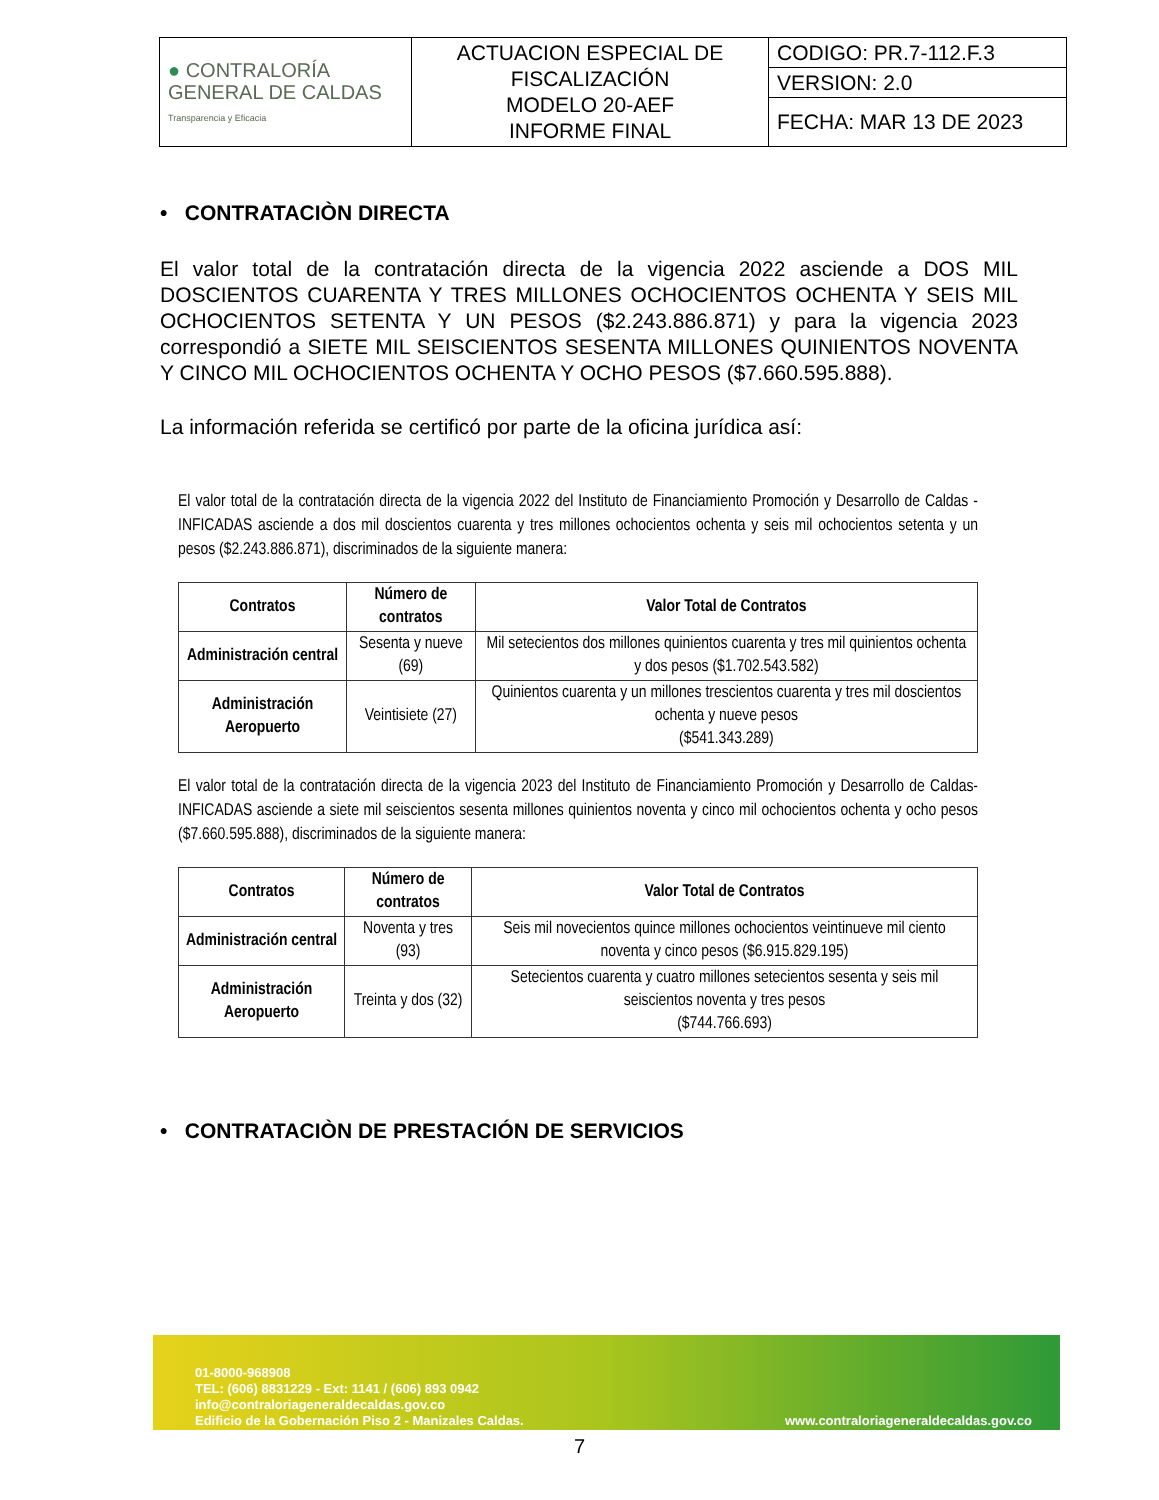| ● CONTRALORÍA GENERAL DE CALDAS Transparencia y Eficacia | ACTUACION ESPECIAL DE FISCALIZACIÓN MODELO 20-AEF INFORME FINAL | CODIGO: PR.7-112.F.3 |
| | | VERSION: 2.0 |
| | | FECHA: MAR 13 DE 2023 |
• CONTRATACIÒN DIRECTA
El valor total de la contratación directa de la vigencia 2022 asciende a DOS MIL DOSCIENTOS CUARENTA Y TRES MILLONES OCHOCIENTOS OCHENTA Y SEIS MIL OCHOCIENTOS SETENTA Y UN PESOS ($2.243.886.871) y para la vigencia 2023 correspondió a SIETE MIL SEISCIENTOS SESENTA MILLONES QUINIENTOS NOVENTA Y CINCO MIL OCHOCIENTOS OCHENTA Y OCHO PESOS ($7.660.595.888).
La información referida se certificó por parte de la oficina jurídica así:
El valor total de la contratación directa de la vigencia 2022 del Instituto de Financiamiento Promoción y Desarrollo de Caldas - INFICADAS asciende a dos mil doscientos cuarenta y tres millones ochocientos ochenta y seis mil ochocientos setenta y un pesos ($2.243.886.871), discriminados de la siguiente manera:
| Contratos | Número de contratos | Valor Total de Contratos |
| --- | --- | --- |
| Administración central | Sesenta y nueve (69) | Mil setecientos dos millones quinientos cuarenta y tres mil quinientos ochenta y dos pesos ($1.702.543.582) |
| Administración Aeropuerto | Veintisiete (27) | Quinientos cuarenta y un millones trescientos cuarenta y tres mil doscientos ochenta y nueve pesos ($541.343.289) |
El valor total de la contratación directa de la vigencia 2023 del Instituto de Financiamiento Promoción y Desarrollo de Caldas-INFICADAS asciende a siete mil seiscientos sesenta millones quinientos noventa y cinco mil ochocientos ochenta y ocho pesos ($7.660.595.888), discriminados de la siguiente manera:
| Contratos | Número de contratos | Valor Total de Contratos |
| --- | --- | --- |
| Administración central | Noventa y tres (93) | Seis mil novecientos quince millones ochocientos veintinueve mil ciento noventa y cinco pesos ($6.915.829.195) |
| Administración Aeropuerto | Treinta y dos (32) | Setecientos cuarenta y cuatro millones setecientos sesenta y seis mil seiscientos noventa y tres pesos ($744.766.693) |
• CONTRATACIÒN DE PRESTACIÓN DE SERVICIOS
01-8000-968908
TEL: (606) 8831229 - Ext: 1141 / (606) 893 0942
info@contraloriageneraldecaldas.gov.co
Edificio de la Gobernación Piso 2 - Manizales Caldas.
www.contraloriageneraldecaldas.gov.co
7